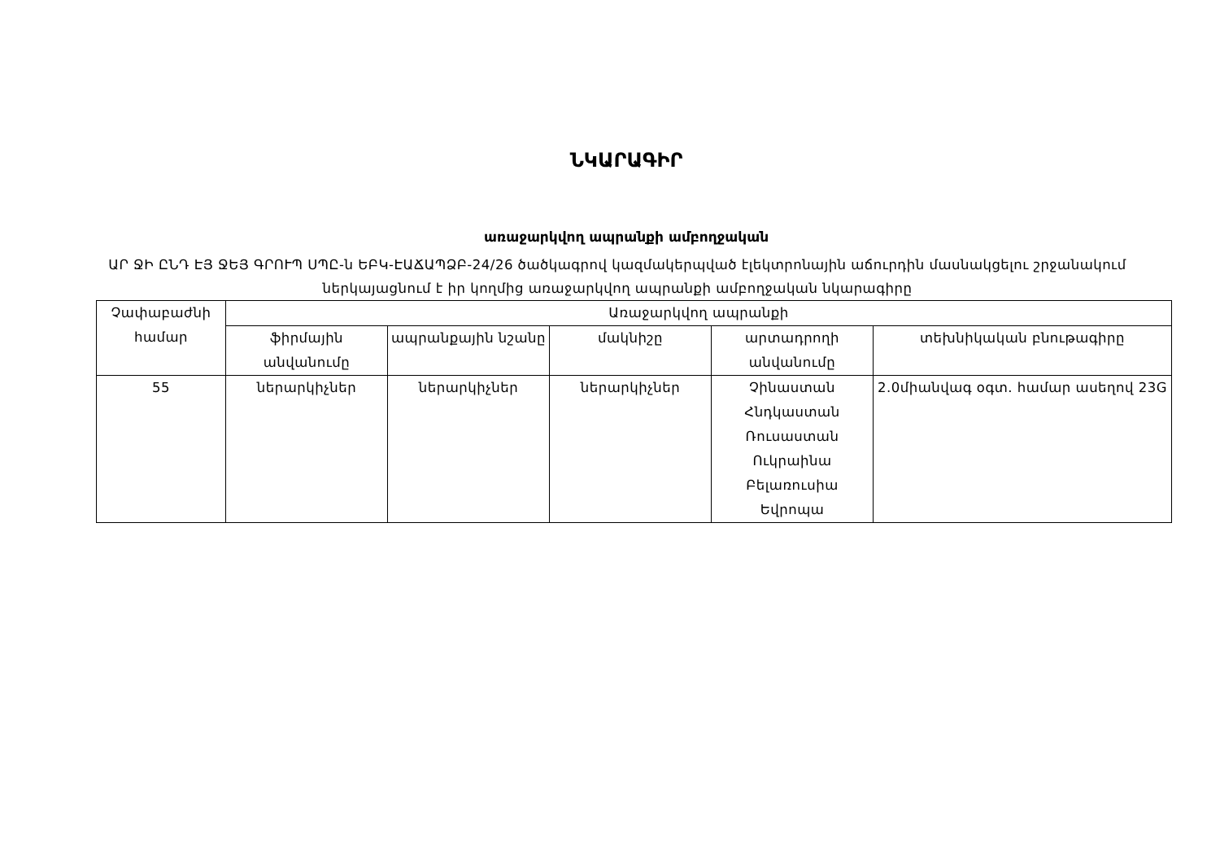ՆԿԱՐԱԳԻՐ
առաջարկվող ապրանքի ամբողջական
ԱՐ ՋԻ ԸՆԴ ԷՅ ՋԵՅ ԳՐՈՒՊ ՍՊԸ-ն ԵԲԿ-ԷԱՃԱՊՁԲ-24/26 ծածկագրով կազմակերպված էլեկտրոնային աճուրդին մասնակցելու շրջանակում ներկայացնում է իր կողմից առաջարկվող ապրանքի ամբողջական նկարագիրը
| Չափաբաժնի համար | Առաջարկվող ապրանքի | | | | |
| --- | --- | --- | --- | --- | --- |
| | ֆիրմային անվանումը | ապրանքային նշանը | մակնիշը | արտադրողի անվանումը | տեխնիկական բնութագիրը |
| 55 | ներարկիչներ | ներարկիչներ | ներարկիչներ | Չինաստան Հնդկաստան Ռուսաստան Ուկրաինա Բելառուսիա Եվրոպա | 2.0միանվագ օգտ. համար ասեղով 23G |